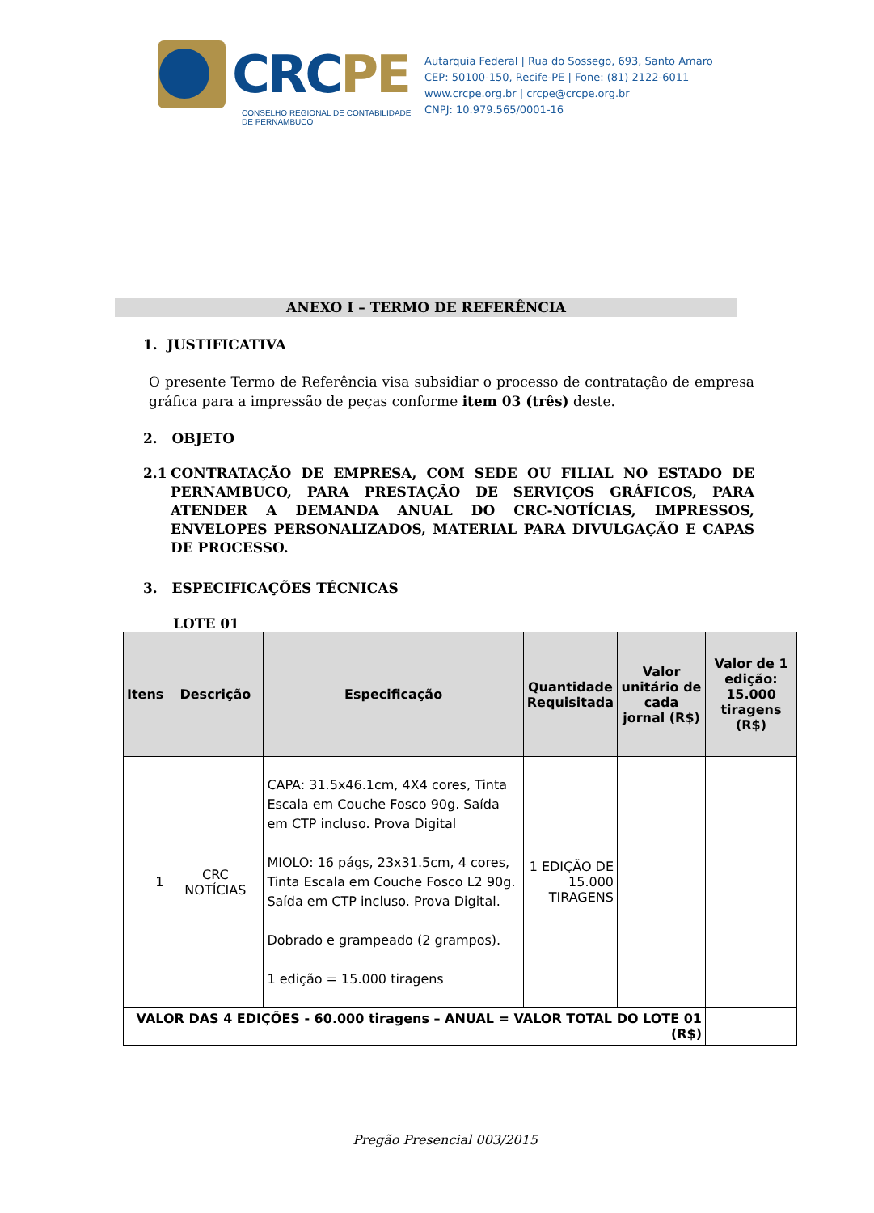CRCPE
CONSELHO REGIONAL DE CONTABILIDADE
DE PERNAMBUCO
Autarquia Federal | Rua do Sossego, 693, Santo Amaro
CEP: 50100-150, Recife-PE | Fone: (81) 2122-6011
www.crcpe.org.br | crcpe@crcpe.org.br
CNPJ: 10.979.565/0001-16
ANEXO I – TERMO DE REFERÊNCIA
1. JUSTIFICATIVA
O presente Termo de Referência visa subsidiar o processo de contratação de empresa gráfica para a impressão de peças conforme item 03 (três) deste.
2. OBJETO
2.1 CONTRATAÇÃO DE EMPRESA, COM SEDE OU FILIAL NO ESTADO DE PERNAMBUCO, PARA PRESTAÇÃO DE SERVIÇOS GRÁFICOS, PARA ATENDER A DEMANDA ANUAL DO CRC-NOTÍCIAS, IMPRESSOS, ENVELOPES PERSONALIZADOS, MATERIAL PARA DIVULGAÇÃO E CAPAS DE PROCESSO.
3. ESPECIFICAÇÕES TÉCNICAS
LOTE 01
| Itens | Descrição | Especificação | Quantidade Requisitada | Valor unitário de cada jornal (R$) | Valor de 1 edição: 15.000 tiragens (R$) |
| --- | --- | --- | --- | --- | --- |
| 1 | CRC NOTÍCIAS | CAPA: 31.5x46.1cm, 4X4 cores, Tinta Escala em Couche Fosco 90g. Saída em CTP incluso. Prova Digital MIOLO: 16 págs, 23x31.5cm, 4 cores, Tinta Escala em Couche Fosco L2 90g. Saída em CTP incluso. Prova Digital. Dobrado e grampeado (2 grampos). 1 edição = 15.000 tiragens | 1 EDIÇÃO DE 15.000 TIRAGENS | | |
| VALOR DAS 4 EDIÇÕES - 60.000 tiragens – ANUAL = VALOR TOTAL DO LOTE 01 (R$) | | | | | |
Pregão Presencial 003/2015